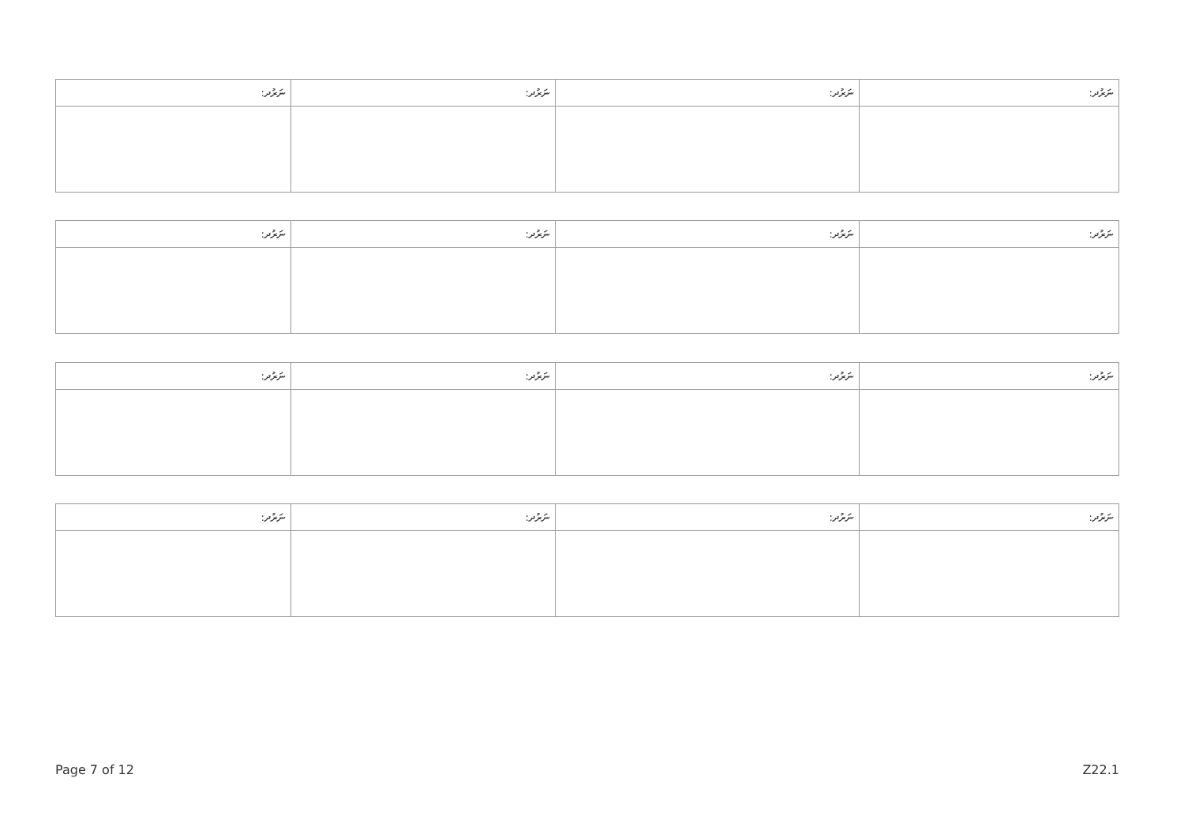| ނަރުދ: | ނަރުދ: | ނަރުދ: | ނަރުދ: |
| --- | --- | --- | --- |
| ނަރުދ: | ނަރުދ: | ނަރުދ: | ނަރުދ: |
| --- | --- | --- | --- |
| ނަރުދ: | ނަރުދ: | ނަރުދ: | ނަރުދ: |
| --- | --- | --- | --- |
| ނަރުދ: | ނަރުދ: | ނަރުދ: | ނަރުދ: |
| --- | --- | --- | --- |
Page 7 of 12 Z22.1